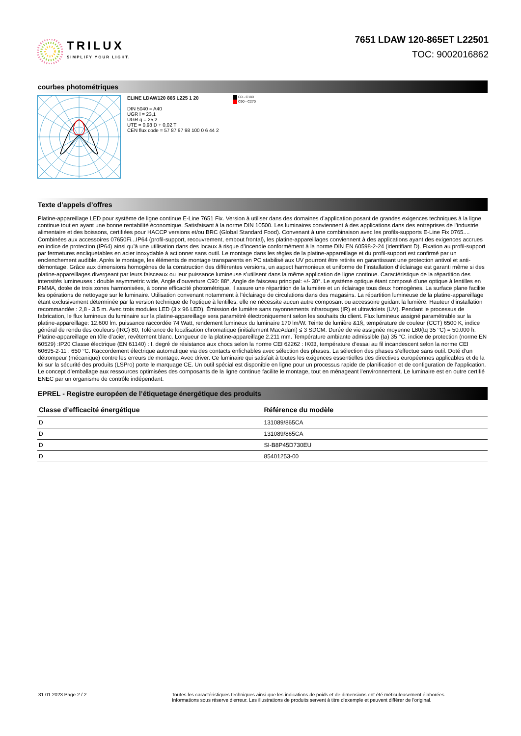TRILUX
SIMPLIFY YOUR LIGHT.
7651 LDAW 120-865ET L22501
TOC: 9002016862
courbes photométriques
ELINE LDAW120 865 L225 1 20
DIN 5040 = A40
UGR l = 23,1
UGR q = 25,2
UTE = 0,98 D + 0,02 T
CEN flux code = 57 87 97 98 100 0 6 44 2
C0 - C180
C90 - C270
Texte d’appels d’offres
Platine-appareillage LED pour système de ligne continue E-Line 7651 Fix. Version à utiliser dans des domaines d’application posant de grandes exigences techniques à la ligne continue tout en ayant une bonne rentabilité économique. Satisfaisant à la norme DIN 10500. Les luminaires conviennent à des applications dans des entreprises de l’industrie alimentaire et des boissons, certifiées pour HACCP versions et/ou BRC (Global Standard Food). Convenant à une combinaison avec les profils-supports E-Line Fix 0765.... Combinées aux accessoires 07650Fi...IP64 (profil-support, recouvrement, embout frontal), les platine-appareillages conviennent à des applications ayant des exigences accrues en indice de protection (IP64) ainsi qu’à une utilisation dans des locaux à risque d’incendie conformément à la norme DIN EN 60598-2-24 (identifiant D). Fixation au profil-support par fermetures encliquetables en acier inoxydable à actionner sans outil. Le montage dans les règles de la platine-appareillage et du profil-support est confirmé par un enclenchement audible. Après le montage, les éléments de montage transparents en PC stabilisé aux UV pourront être retirés en garantissant une protection antivol et anti-démontage. Grâce aux dimensions homogènes de la construction des différentes versions, un aspect harmonieux et uniforme de l’installation d’éclairage est garanti même si des platine-appareillages divergeant par leurs faisceaux ou leur puissance lumineuse s’utilisent dans la même application de ligne continue. Caractéristique de la répartition des intensités lumineuses : double asymmetric wide, Angle d’ouverture C90: 88°, Angle de faisceau principal: +/- 30°. Le système optique étant composé d’une optique à lentilles en PMMA, dotée de trois zones harmonisées, à bonne efficacité photométrique, il assure une répartition de la lumière et un éclairage tous deux homogènes. La surface plane facilite les opérations de nettoyage sur le luminaire. Utilisation convenant notamment à l’éclairage de circulations dans des magasins. La répartition lumineuse de la platine-appareillage étant exclusivement déterminée par la version technique de l’optique à lentilles, elle ne nécessite aucun autre composant ou accessoire guidant la lumière. Hauteur d’installation recommandée : 2,8 - 3,5 m. Avec trois modules LED (3 x 96 LED). Émission de lumière sans rayonnements infrarouges (IR) et ultraviolets (UV). Pendant le processus de fabrication, le flux lumineux du luminaire sur la platine-appareillage sera paramétré électroniquement selon les souhaits du client. Flux lumineux assigné paramétrable sur la platine-appareillage: 12.600 lm. puissance raccordée 74 Watt, rendement lumineux du luminaire 170 lm/W. Teinte de lumière &1§, température de couleur (CCT) 6500 K, indice général de rendu des couleurs (IRC) 80, Tolérance de localisation chromatique (initialement MacAdam) ≤ 3 SDCM. Durée de vie assignée moyenne L80(tq 35 °C) = 50.000 h. Platine-appareillage en tôle d’acier, revêtement blanc. Longueur de la platine-appareillage 2.211 mm. Température ambiante admissible (ta) 35 °C. indice de protection (norme EN 60529) :IP20 Classe électrique (EN 61140) : I. degré de résistance aux chocs selon la norme CEI 62262 : IK03, température d’essai au fil incandescent selon la norme CEI 60695-2-11 : 650 °C. Raccordement électrique automatique via des contacts enfichables avec sélection des phases. La sélection des phases s’effectue sans outil. Doté d’un détrompeur (mécanique) contre les erreurs de montage. Avec driver. Ce luminaire qui satisfait à toutes les exigences essentielles des directives européennes applicables et de la loi sur la sécurité des produits (LSPro) porte le marquage CE. Un outil spécial est disponible en ligne pour un processus rapide de planification et de configuration de l’application. Le concept d’emballage aux ressources optimisées des composants de la ligne continue facilite le montage, tout en ménageant l’environnement. Le luminaire est en outre certifié ENEC par un organisme de contrôle indépendant.
EPREL - Registre européen de l’étiquetage énergétique des produits
| Classe d’efficacité énergétique | Référence du modèle |
| --- | --- |
| D | 131089/865CA |
| D | 131089/865CA |
| D | SI-B8P45D730EU |
| D | 85401253-00 |
31.01.2023 Page 2 / 2 Toutes les caractéristiques techniques ainsi que les indications de poids et de dimensions ont été méticuleusement élaborées.
Informations sous réserve d'erreur. Les illustrations de produits servent à titre d'exemple et peuvent différer de l'original.